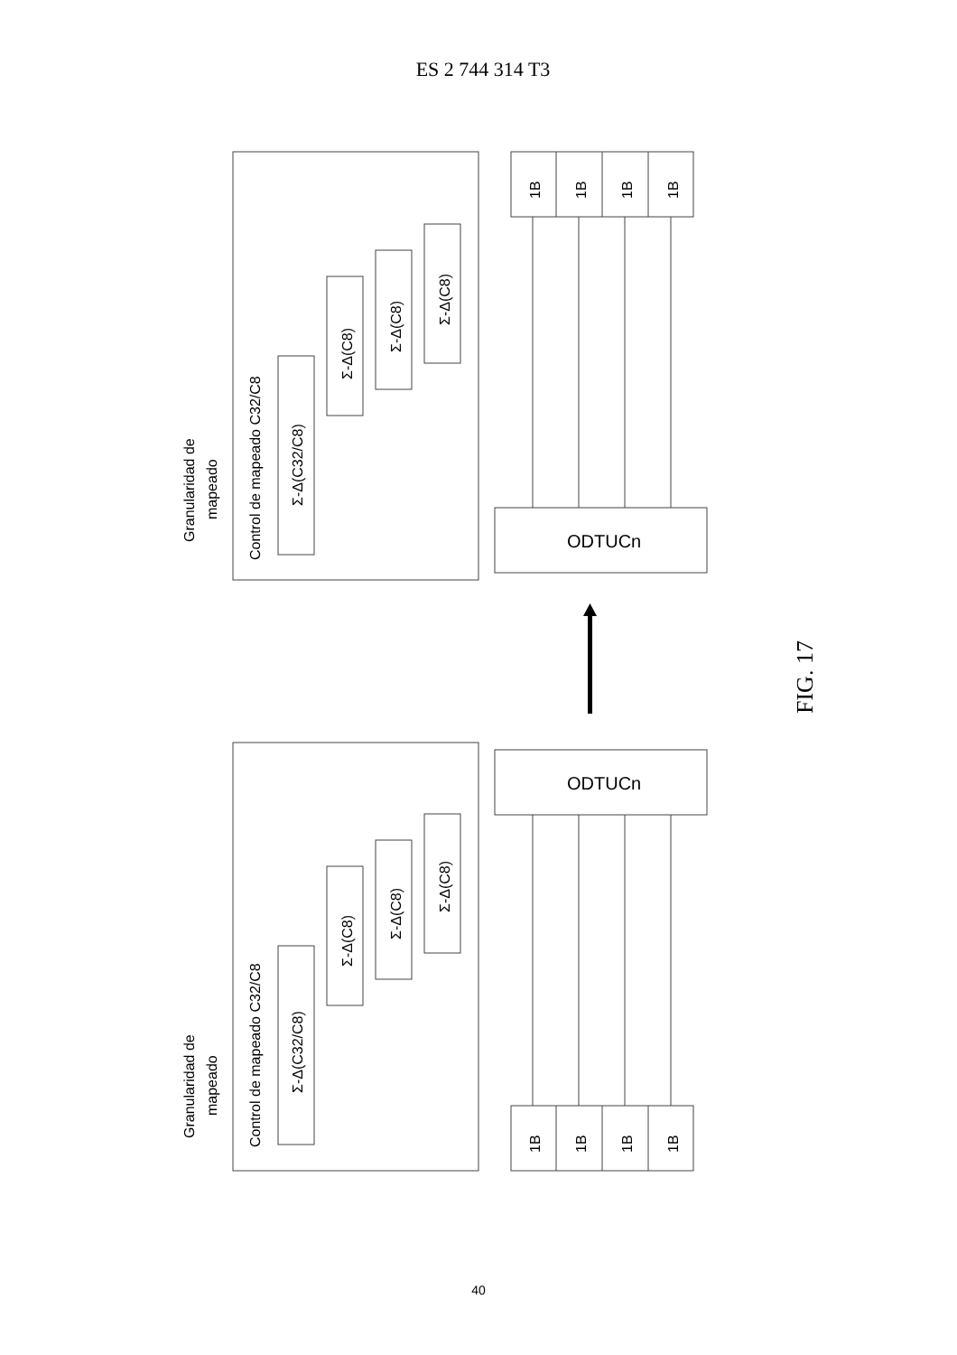ES 2 744 314 T3
Granularidad de
mapeado
Control de mapeado C32/C8
Σ-Δ(C32/C8)
Σ-Δ(C8)
Σ-Δ(C8)
Σ-Δ(C8)
ODTUCn
1B
1B
1B
1B
Granularidad de
mapeado
Control de mapeado C32/C8
Σ-Δ(C32/C8)
Σ-Δ(C8)
Σ-Δ(C8)
Σ-Δ(C8)
ODTUCn
1B
1B
1B
1B
FIG. 17
40